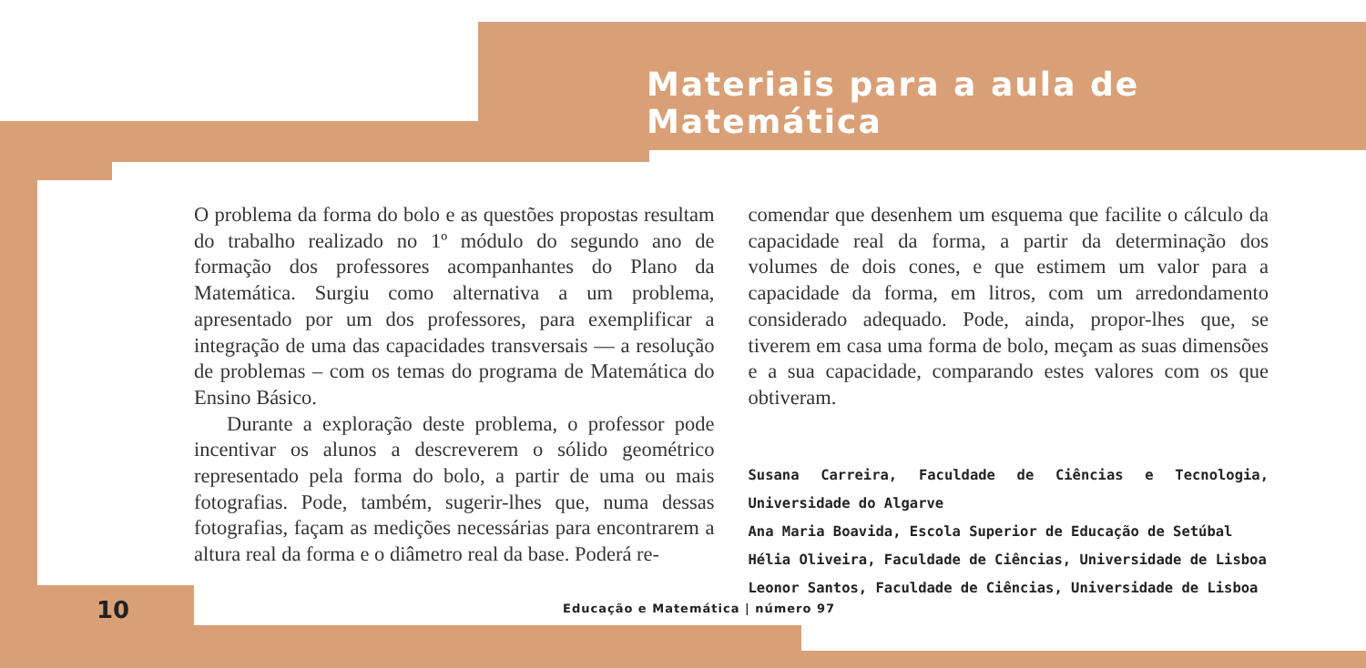Materiais para a aula de Matemática
O problema da forma do bolo e as questões propostas resultam do trabalho realizado no 1º módulo do segundo ano de formação dos professores acompanhantes do Plano da Matemática. Surgiu como alternativa a um problema, apresentado por um dos professores, para exemplificar a integração de uma das capacidades transversais — a resolução de problemas – com os temas do programa de Matemática do Ensino Básico.
Durante a exploração deste problema, o professor pode incentivar os alunos a descreverem o sólido geométrico representado pela forma do bolo, a partir de uma ou mais fotografias. Pode, também, sugerir-lhes que, numa dessas fotografias, façam as medições necessárias para encontrarem a altura real da forma e o diâmetro real da base. Poderá re-
comendar que desenhem um esquema que facilite o cálculo da capacidade real da forma, a partir da determinação dos volumes de dois cones, e que estimem um valor para a capacidade da forma, em litros, com um arredondamento considerado adequado. Pode, ainda, propor-lhes que, se tiverem em casa uma forma de bolo, meçam as suas dimensões e a sua capacidade, comparando estes valores com os que obtiveram.
Susana Carreira, Faculdade de Ciências e Tecnologia, Universidade do Algarve
Ana Maria Boavida, Escola Superior de Educação de Setúbal
Hélia Oliveira, Faculdade de Ciências, Universidade de Lisboa
Leonor Santos, Faculdade de Ciências, Universidade de Lisboa
10
Educação e Matemática | número 97